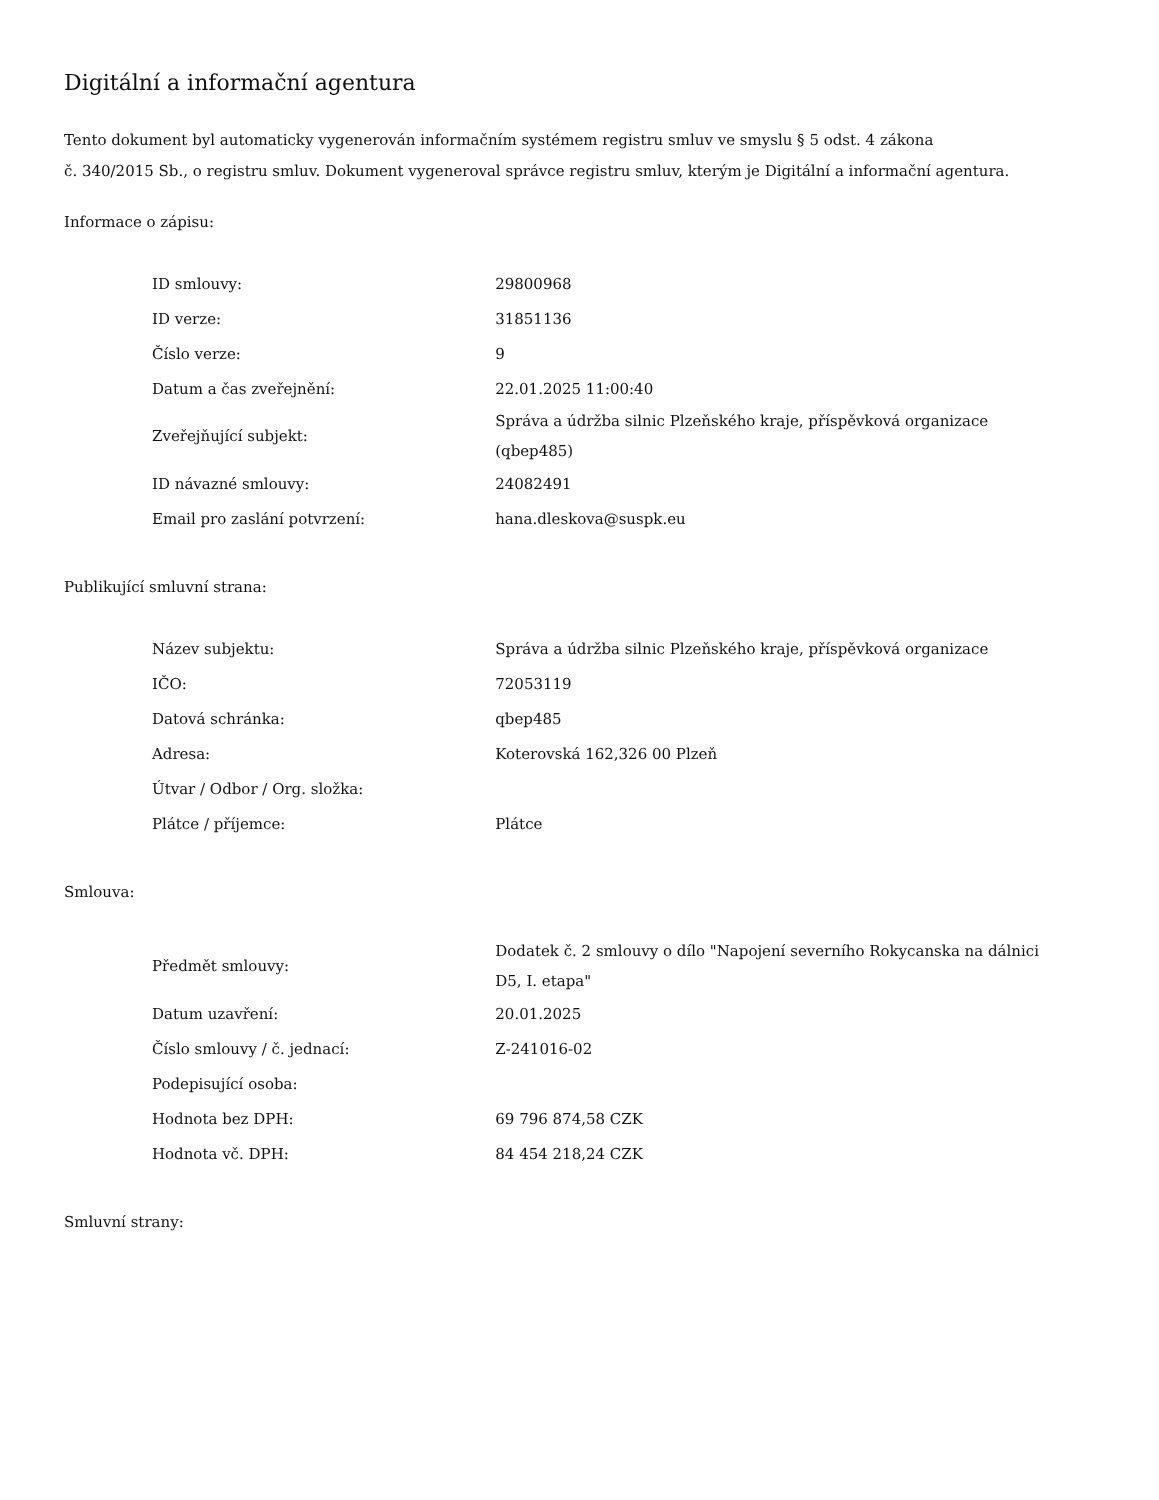Digitální a informační agentura
Tento dokument byl automaticky vygenerován informačním systémem registru smluv ve smyslu § 5 odst. 4 zákona
č. 340/2015 Sb., o registru smluv. Dokument vygeneroval správce registru smluv, kterým je Digitální a informační agentura.
Informace o zápisu:
| ID smlouvy: | 29800968 |
| ID verze: | 31851136 |
| Číslo verze: | 9 |
| Datum a čas zveřejnění: | 22.01.2025 11:00:40 |
| Zveřejňující subjekt: | Správa a údržba silnic Plzeňského kraje, příspěvková organizace (qbep485) |
| ID návazné smlouvy: | 24082491 |
| Email pro zaslání potvrzení: | hana.dleskova@suspk.eu |
Publikující smluvní strana:
| Název subjektu: | Správa a údržba silnic Plzeňského kraje, příspěvková organizace |
| IČO: | 72053119 |
| Datová schránka: | qbep485 |
| Adresa: | Koterovská 162,326 00 Plzeň |
| Útvar / Odbor / Org. složka: | |
| Plátce / příjemce: | Plátce |
Smlouva:
| Předmět smlouvy: | Dodatek č. 2 smlouvy o dílo "Napojení severního Rokycanska na dálnici D5, I. etapa" |
| Datum uzavření: | 20.01.2025 |
| Číslo smlouvy / č. jednací: | Z-241016-02 |
| Podepisující osoba: | |
| Hodnota bez DPH: | 69 796 874,58 CZK |
| Hodnota vč. DPH: | 84 454 218,24 CZK |
Smluvní strany: